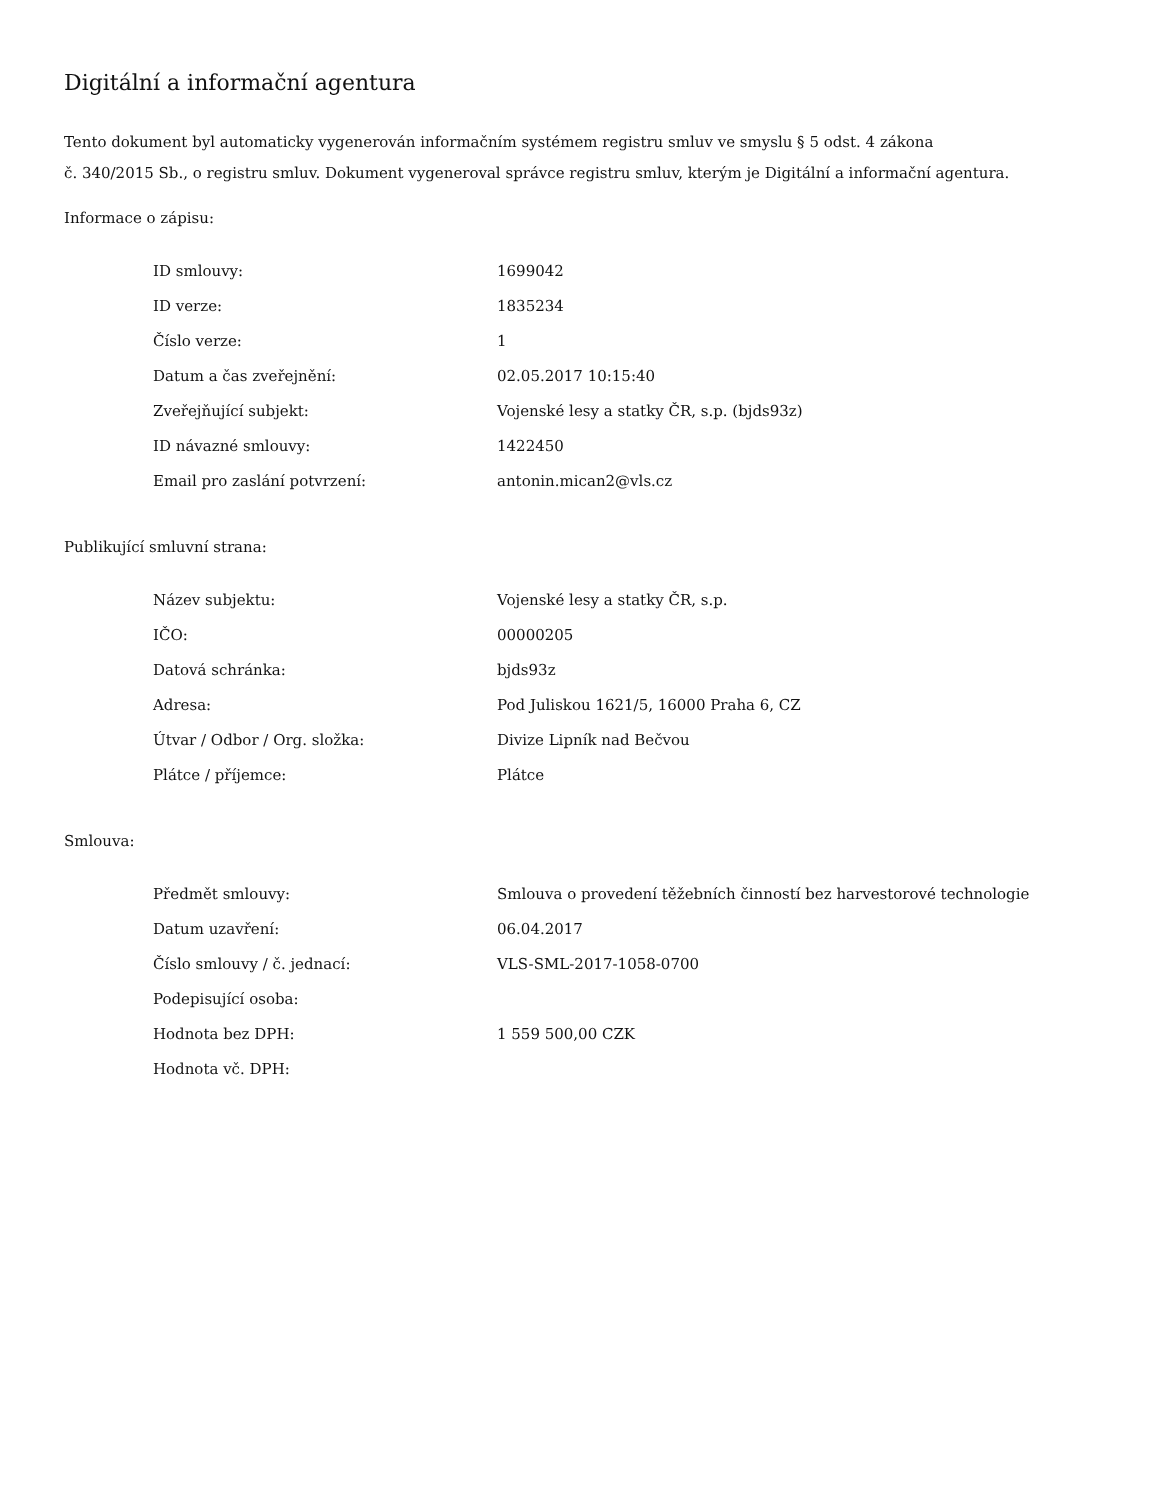Digitální a informační agentura
Tento dokument byl automaticky vygenerován informačním systémem registru smluv ve smyslu § 5 odst. 4 zákona
č. 340/2015 Sb., o registru smluv. Dokument vygeneroval správce registru smluv, kterým je Digitální a informační agentura.
Informace o zápisu:
| ID smlouvy: | 1699042 |
| ID verze: | 1835234 |
| Číslo verze: | 1 |
| Datum a čas zveřejnění: | 02.05.2017 10:15:40 |
| Zveřejňující subjekt: | Vojenské lesy a statky ČR, s.p. (bjds93z) |
| ID návazné smlouvy: | 1422450 |
| Email pro zaslání potvrzení: | antonin.mican2@vls.cz |
Publikující smluvní strana:
| Název subjektu: | Vojenské lesy a statky ČR, s.p. |
| IČO: | 00000205 |
| Datová schránka: | bjds93z |
| Adresa: | Pod Juliskou 1621/5, 16000 Praha 6, CZ |
| Útvar / Odbor / Org. složka: | Divize Lipník nad Bečvou |
| Plátce / příjemce: | Plátce |
Smlouva:
| Předmět smlouvy: | Smlouva o provedení těžebních činností bez harvestorové technologie |
| Datum uzavření: | 06.04.2017 |
| Číslo smlouvy / č. jednací: | VLS-SML-2017-1058-0700 |
| Podepisující osoba: | |
| Hodnota bez DPH: | 1 559 500,00 CZK |
| Hodnota vč. DPH: | |